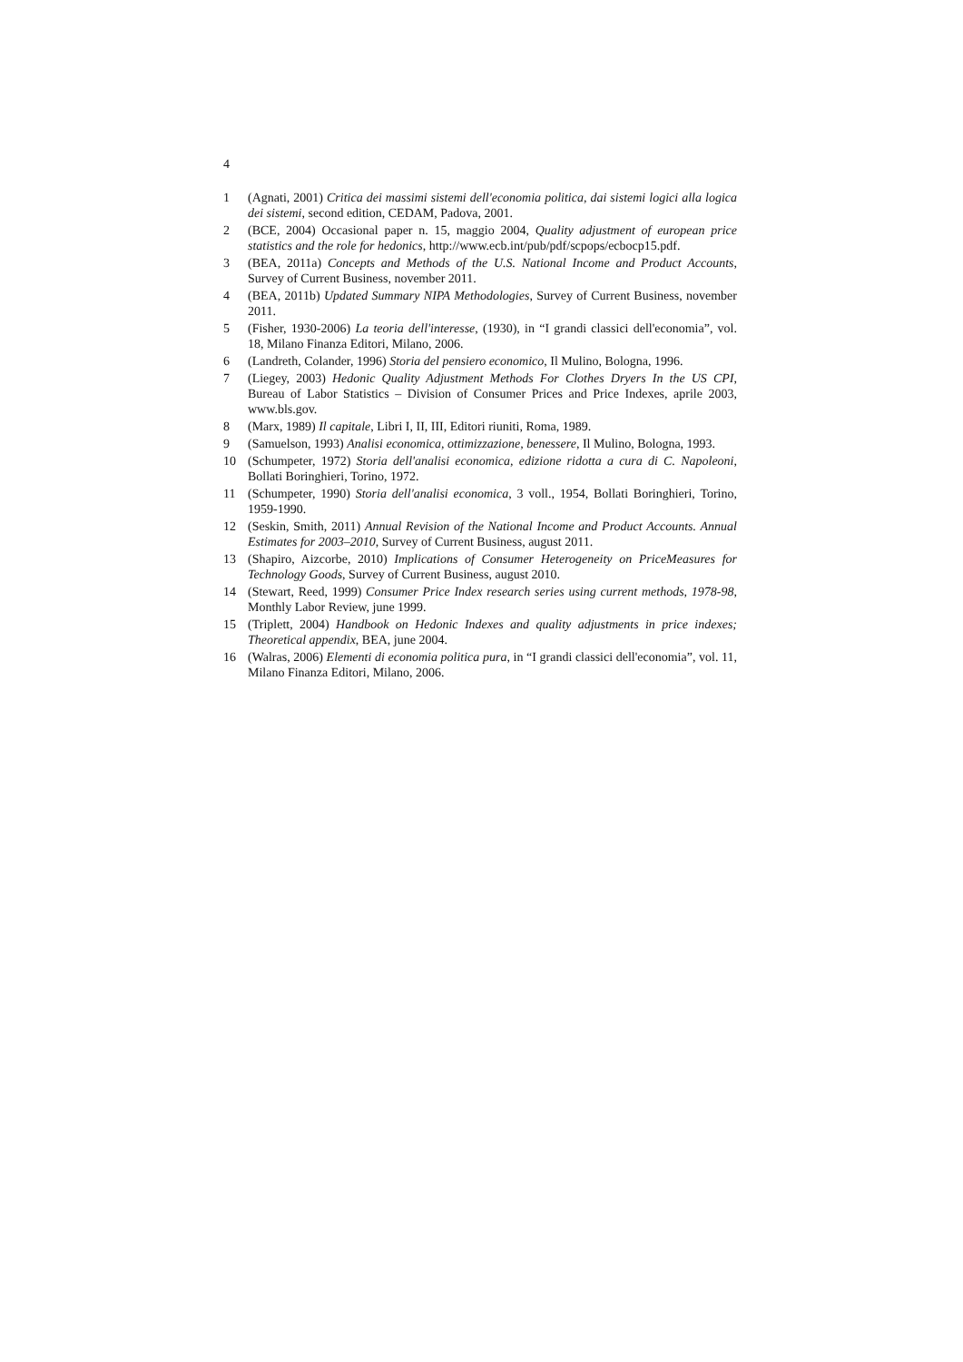4
1 (Agnati, 2001) Critica dei massimi sistemi dell'economia politica, dai sistemi logici alla logica dei sistemi, second edition, CEDAM, Padova, 2001.
2 (BCE, 2004) Occasional paper n. 15, maggio 2004, Quality adjustment of european price statistics and the role for hedonics, http://www.ecb.int/pub/pdf/scpops/ecbocp15.pdf.
3 (BEA, 2011a) Concepts and Methods of the U.S. National Income and Product Accounts, Survey of Current Business, november 2011.
4 (BEA, 2011b) Updated Summary NIPA Methodologies, Survey of Current Business, november 2011.
5 (Fisher, 1930-2006) La teoria dell'interesse, (1930), in “I grandi classici dell'economia”, vol. 18, Milano Finanza Editori, Milano, 2006.
6 (Landreth, Colander, 1996) Storia del pensiero economico, Il Mulino, Bologna, 1996.
7 (Liegey, 2003) Hedonic Quality Adjustment Methods For Clothes Dryers In the US CPI, Bureau of Labor Statistics – Division of Consumer Prices and Price Indexes, aprile 2003, www.bls.gov.
8 (Marx, 1989) Il capitale, Libri I, II, III, Editori riuniti, Roma, 1989.
9 (Samuelson, 1993) Analisi economica, ottimizzazione, benessere, Il Mulino, Bologna, 1993.
10 (Schumpeter, 1972) Storia dell'analisi economica, edizione ridotta a cura di C. Napoleoni, Bollati Boringhieri, Torino, 1972.
11 (Schumpeter, 1990) Storia dell'analisi economica, 3 voll., 1954, Bollati Boringhieri, Torino, 1959-1990.
12 (Seskin, Smith, 2011) Annual Revision of the National Income and Product Accounts. Annual Estimates for 2003–2010, Survey of Current Business, august 2011.
13 (Shapiro, Aizcorbe, 2010) Implications of Consumer Heterogeneity on PriceMeasures for Technology Goods, Survey of Current Business, august 2010.
14 (Stewart, Reed, 1999) Consumer Price Index research series using current methods, 1978-98, Monthly Labor Review, june 1999.
15 (Triplett, 2004) Handbook on Hedonic Indexes and quality adjustments in price indexes; Theoretical appendix, BEA, june 2004.
16 (Walras, 2006) Elementi di economia politica pura, in “I grandi classici dell'economia”, vol. 11, Milano Finanza Editori, Milano, 2006.